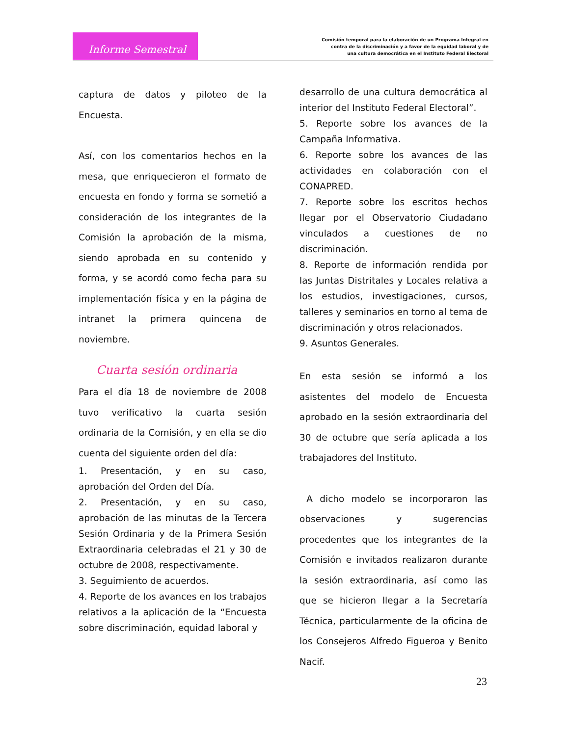Informe Semestral
Comisión temporal para la elaboración de un Programa Integral en
contra de la discriminación y a favor de la equidad laboral y de
una cultura democrática en el Instituto Federal Electoral
captura de datos y piloteo de la Encuesta.
Así, con los comentarios hechos en la mesa, que enriquecieron el formato de encuesta en fondo y forma se sometió a consideración de los integrantes de la Comisión la aprobación de la misma, siendo aprobada en su contenido y forma, y se acordó como fecha para su implementación física y en la página de intranet la primera quincena de noviembre.
Cuarta sesión ordinaria
Para el día 18 de noviembre de 2008 tuvo verificativo la cuarta sesión ordinaria de la Comisión, y en ella se dio cuenta del siguiente orden del día:
1. Presentación, y en su caso, aprobación del Orden del Día.
2. Presentación, y en su caso, aprobación de las minutas de la Tercera Sesión Ordinaria y de la Primera Sesión Extraordinaria celebradas el 21 y 30 de octubre de 2008, respectivamente.
3. Seguimiento de acuerdos.
4. Reporte de los avances en los trabajos relativos a la aplicación de la “Encuesta sobre discriminación, equidad laboral y
desarrollo de una cultura democrática al interior del Instituto Federal Electoral”.
5. Reporte sobre los avances de la Campaña Informativa.
6. Reporte sobre los avances de las actividades en colaboración con el CONAPRED.
7. Reporte sobre los escritos hechos llegar por el Observatorio Ciudadano vinculados a cuestiones de no discriminación.
8. Reporte de información rendida por las Juntas Distritales y Locales relativa a los estudios, investigaciones, cursos, talleres y seminarios en torno al tema de discriminación y otros relacionados.
9. Asuntos Generales.
En esta sesión se informó a los asistentes del modelo de Encuesta aprobado en la sesión extraordinaria del 30 de octubre que sería aplicada a los trabajadores del Instituto.
A dicho modelo se incorporaron las observaciones y sugerencias procedentes que los integrantes de la Comisión e invitados realizaron durante la sesión extraordinaria, así como las que se hicieron llegar a la Secretaría Técnica, particularmente de la oficina de los Consejeros Alfredo Figueroa y Benito Nacif.
23